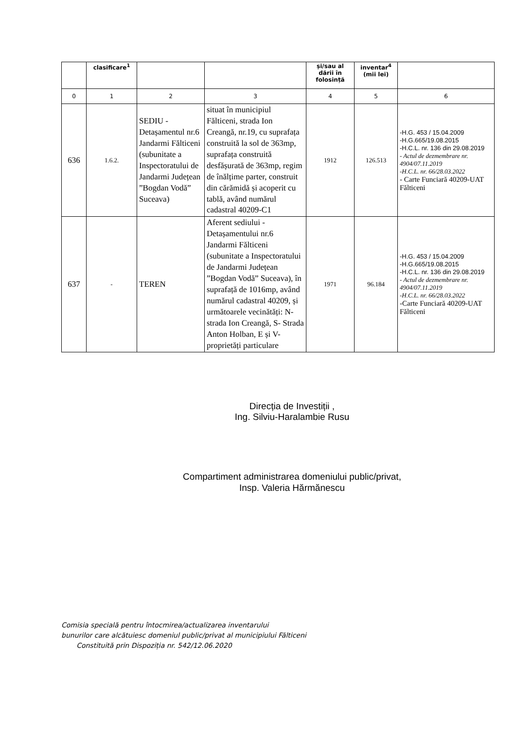| | clasificare<sup>1</sup> | | | și/sau al dării în folosință | inventar<sup>4</sup> (mii lei) | |
| --- | --- | --- | --- | --- | --- | --- |
| 0 | 1 | 2 | 3 | 4 | 5 | 6 |
| 636 | 1.6.2. | SEDIU - Detașamentul nr.6 Jandarmi Fălticeni (subunitate a Inspectoratului de Jandarmi Județean ”Bogdan Vodă” Suceava) | situat în municipiul Fălticeni, strada Ion Creangă, nr.19, cu suprafața construită la sol de 363mp, suprafața construită desfășurată de 363mp, regim de înălțime parter, construit din cărămidă și acoperit cu tablă, având numărul cadastral 40209-C1 | 1912 | 126.513 | -H.G. 453 / 15.04.2009 -H.G.665/19.08.2015 -H.C.L. nr. 136 din 29.08.2019 - Actul de dezmembrare nr. 4904/07.11.2019 -H.C.L. nr. 66/28.03.2022 - Carte Funciară 40209-UAT Fălticeni |
| 637 | - | TEREN | Aferent sediului - Detașamentului nr.6 Jandarmi Fălticeni (subunitate a Inspectoratului de Jandarmi Județean ”Bogdan Vodă” Suceava), în suprafață de 1016mp, având numărul cadastral 40209, și următoarele vecinătăți: N- strada Ion Creangă, S- Strada Anton Holban, E și V- proprietăți particulare | 1971 | 96.184 | -H.G. 453 / 15.04.2009 -H.G.665/19.08.2015 -H.C.L. nr. 136 din 29.08.2019 - Actul de dezmembrare nr. 4904/07.11.2019 -H.C.L. nr. 66/28.03.2022 -Carte Funciară 40209-UAT Fălticeni |
Direcția de Investiții ,
Ing. Silviu-Haralambie Rusu
Compartiment administrarea domeniului public/privat,
Insp. Valeria Hărmănescu
Comisia specială pentru întocmirea/actualizarea inventarului
bunurilor care alcătuiesc domeniul public/privat al municipiului Fălticeni
Constituită prin Dispoziția nr. 542/12.06.2020